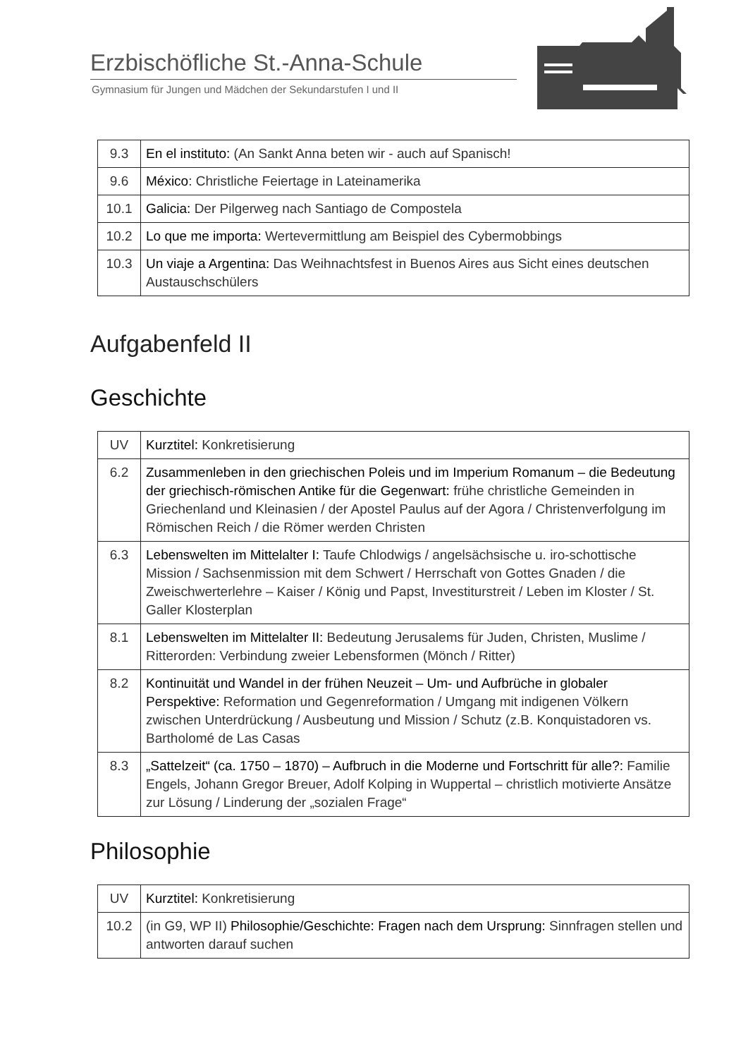Erzbischöfliche St.-Anna-Schule
Gymnasium für Jungen und Mädchen der Sekundarstufen I und II
| 9.3 | En el instituto: (An Sankt Anna beten wir - auch auf Spanisch! |
| 9.6 | México : Christliche Feiertage in Lateinamerika |
| 10.1 | Galicia: Der Pilgerweg nach Santiago de Compostela |
| 10.2 | Lo que me importa: Wertevermittlung am Beispiel des Cybermobbings |
| 10.3 | Un viaje a Argentina: Das Weihnachtsfest in Buenos Aires aus Sicht eines deutschen Austauschschülers |
Aufgabenfeld II
Geschichte
| UV | Kurztitel: Konkretisierung |
| 6.2 | Zusammenleben in den griechischen Poleis und im Imperium Romanum – die Bedeutung der griechisch-römischen Antike für die Gegenwart: frühe christliche Gemeinden in Griechenland und Kleinasien / der Apostel Paulus auf der Agora / Christenverfolgung im Römischen Reich / die Römer werden Christen |
| 6.3 | Lebenswelten im Mittelalter I: Taufe Chlodwigs / angelsächsische u. iro-schottische Mission / Sachsenmission mit dem Schwert / Herrschaft von Gottes Gnaden / die Zweischwerterlehre – Kaiser / König und Papst, Investiturstreit / Leben im Kloster / St. Galler Klosterplan |
| 8.1 | Lebenswelten im Mittelalter II: Bedeutung Jerusalems für Juden, Christen, Muslime / Ritterorden: Verbindung zweier Lebensformen (Mönch / Ritter) |
| 8.2 | Kontinuität und Wandel in der frühen Neuzeit – Um- und Aufbrüche in globaler Perspektive: Reformation und Gegenreformation / Umgang mit indigenen Völkern zwischen Unterdrückung / Ausbeutung und Mission / Schutz (z.B. Konquistadoren vs. Bartholomé de Las Casas |
| 8.3 | „Sattelzeit“ (ca. 1750 – 1870) – Aufbruch in die Moderne und Fortschritt für alle?: Familie Engels, Johann Gregor Breuer, Adolf Kolping in Wuppertal – christlich motivierte Ansätze zur Lösung / Linderung der „sozialen Frage“ |
Philosophie
| UV | Kurztitel: Konkretisierung |
| 10.2 | (in G9, WP II) Philosophie/Geschichte: Fragen nach dem Ursprung: Sinnfragen stellen und antworten darauf suchen |